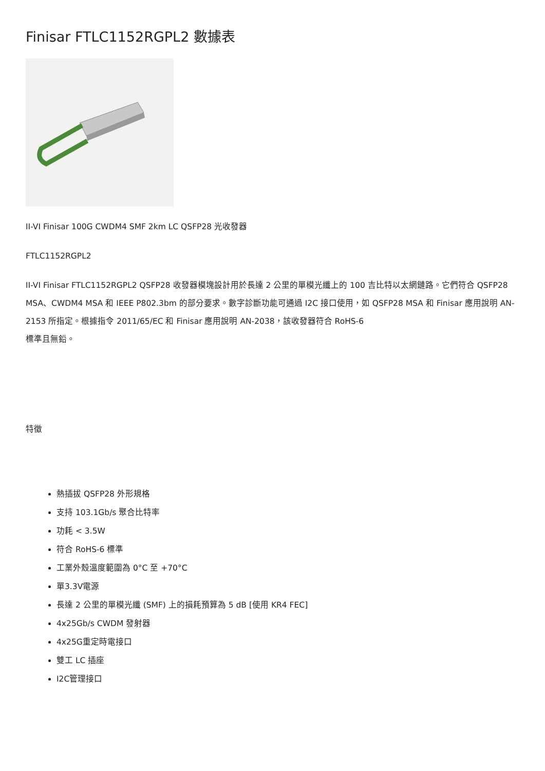Finisar FTLC1152RGPL2 數據表
II-VI Finisar 100G CWDM4 SMF 2km LC QSFP28 光收發器
FTLC1152RGPL2
II-VI Finisar FTLC1152RGPL2 QSFP28 收發器模塊設計用於長達 2 公里的單模光纖上的 100 吉比特以太網鏈路。它們符合 QSFP28 MSA、CWDM4 MSA 和 IEEE P802.3bm 的部分要求。數字診斷功能可通過 I2C 接口使用，如 QSFP28 MSA 和 Finisar 應用說明 AN-2153 所指定。根據指令 2011/65/EC 和 Finisar 應用說明 AN-2038，該收發器符合 RoHS-6
標準且無鉛。
特徵
熱插拔 QSFP28 外形規格
支持 103.1Gb/s 聚合比特率
功耗 < 3.5W
符合 RoHS-6 標準
工業外殼溫度範圍為 0°C 至 +70°C
單3.3V電源
長達 2 公里的單模光纖 (SMF) 上的損耗預算為 5 dB [使用 KR4 FEC]
4x25Gb/s CWDM 發射器
4x25G重定時電接口
雙工 LC 插座
I2C管理接口